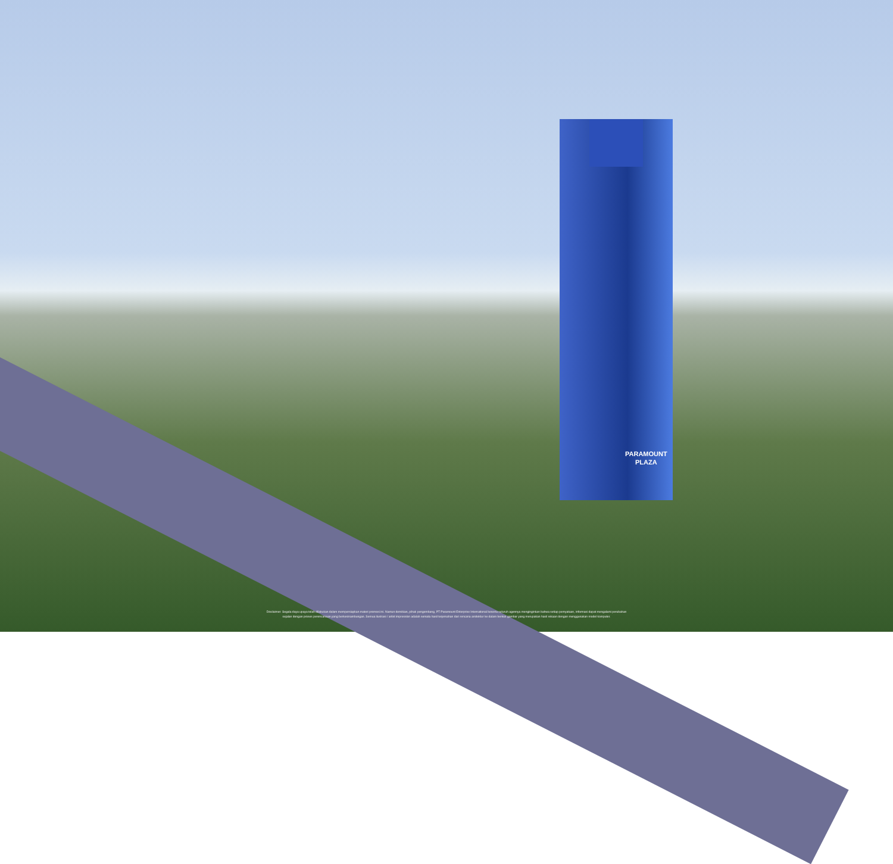PARAMOUNT
PLAZA
Disclaimer: Segala daya upaya telah dilakukan dalam mempersiapkan materi promosi ini. Namun demikian, pihak pengembang, PT Paramount Enterprise International beserta seluruh agennya menginginkan bahwa setiap pernyataan, informasi dapat mengalami perubahan
sejalan dengan proses perencanaan yang berkesinambungan. Semua ilustrasi / artist impression adalah semata hasil terjemahan dari rencana arsitektur ke dalam bentuk gambar yang merupakan hasil rekaan dengan menggunakan model komputer.